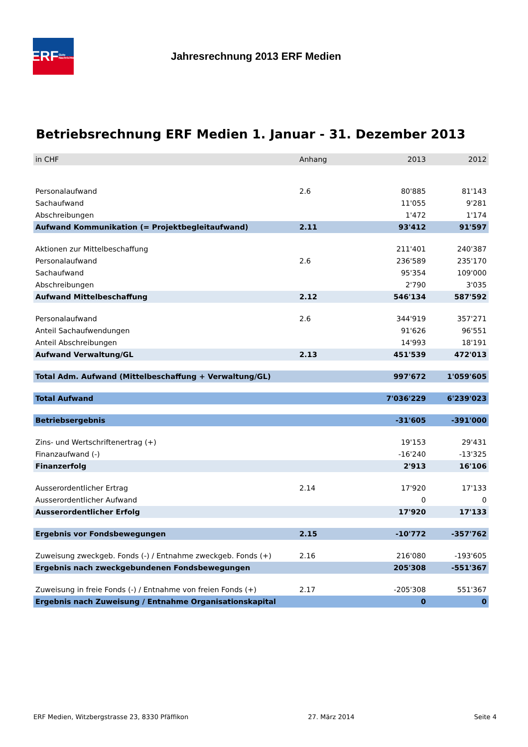ERF Gute Nachrichten
Jahresrechnung 2013 ERF Medien
Betriebsrechnung ERF Medien 1. Januar - 31. Dezember 2013
| in CHF | Anhang | 2013 | 2012 |
| --- | --- | --- | --- |
| Personalaufwand | 2.6 | 80'885 | 81'143 |
| Sachaufwand | | 11'055 | 9'281 |
| Abschreibungen | | 1'472 | 1'174 |
| Aufwand Kommunikation (= Projektbegleitaufwand) | 2.11 | 93'412 | 91'597 |
| Aktionen zur Mittelbeschaffung | | 211'401 | 240'387 |
| Personalaufwand | 2.6 | 236'589 | 235'170 |
| Sachaufwand | | 95'354 | 109'000 |
| Abschreibungen | | 2'790 | 3'035 |
| Aufwand Mittelbeschaffung | 2.12 | 546'134 | 587'592 |
| Personalaufwand | 2.6 | 344'919 | 357'271 |
| Anteil Sachaufwendungen | | 91'626 | 96'551 |
| Anteil Abschreibungen | | 14'993 | 18'191 |
| Aufwand Verwaltung/GL | 2.13 | 451'539 | 472'013 |
| Total Adm. Aufwand (Mittelbeschaffung + Verwaltung/GL) | | 997'672 | 1'059'605 |
| Total Aufwand | | 7'036'229 | 6'239'023 |
| Betriebsergebnis | | -31'605 | -391'000 |
| Zins- und Wertschriftenertrag (+) | | 19'153 | 29'431 |
| Finanzaufwand (-) | | -16'240 | -13'325 |
| Finanzerfolg | | 2'913 | 16'106 |
| Ausserordentlicher Ertrag | 2.14 | 17'920 | 17'133 |
| Ausserordentlicher Aufwand | | 0 | 0 |
| Ausserordentlicher Erfolg | | 17'920 | 17'133 |
| Ergebnis vor Fondsbewegungen | 2.15 | -10'772 | -357'762 |
| Zuweisung zweckgeb. Fonds (-) / Entnahme zweckgeb. Fonds (+) | 2.16 | 216'080 | -193'605 |
| Ergebnis nach zweckgebundenen Fondsbewegungen | | 205'308 | -551'367 |
| Zuweisung in freie Fonds (-) / Entnahme von freien Fonds (+) | 2.17 | -205'308 | 551'367 |
| Ergebnis nach Zuweisung / Entnahme Organisationskapital | | 0 | 0 |
ERF Medien, Witzbergstrasse 23, 8330 Pfäffikon 27. März 2014 Seite 4